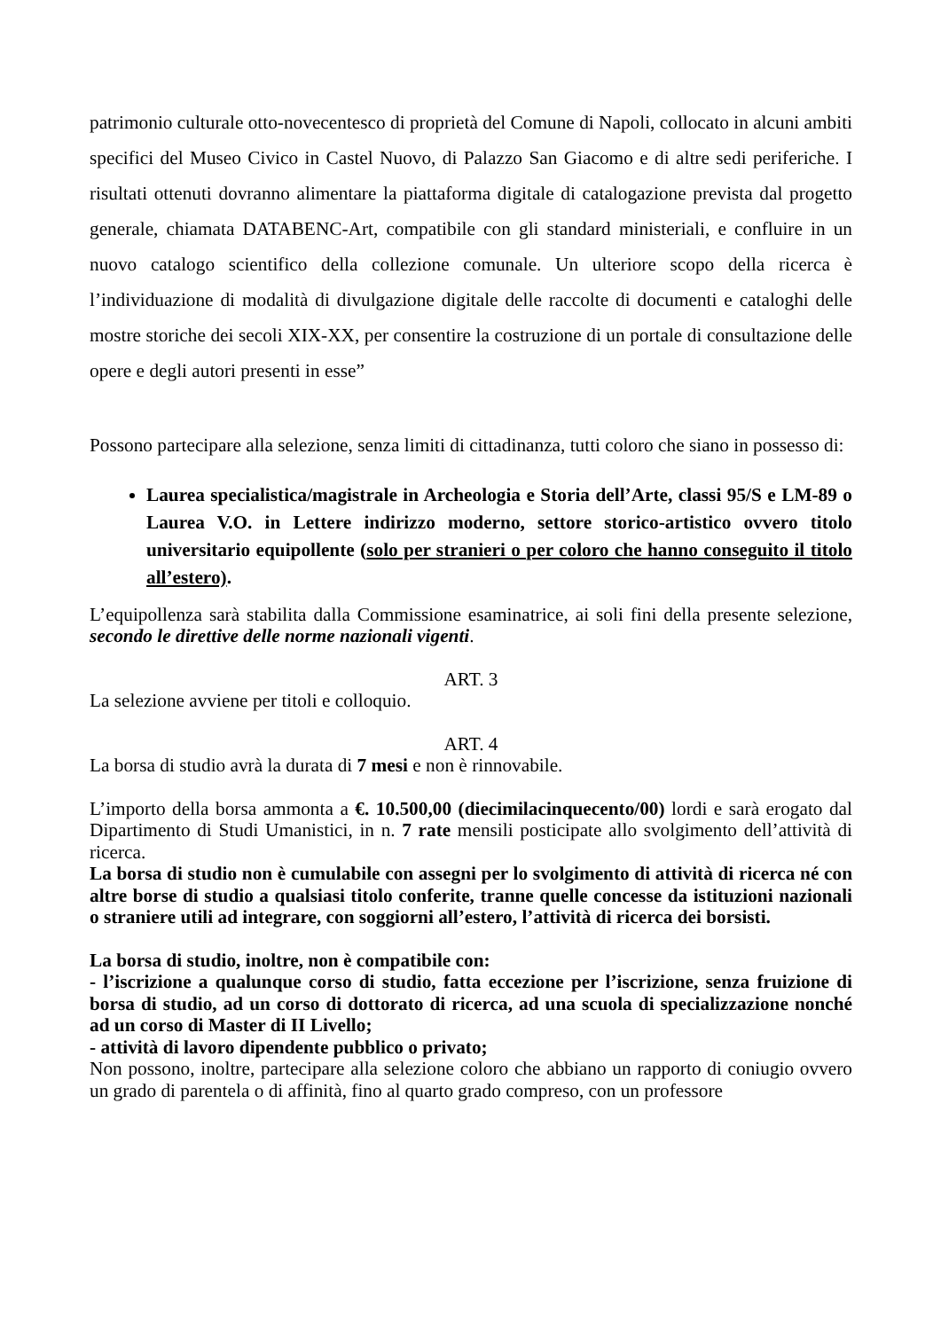patrimonio culturale otto-novecentesco di proprietà del Comune di Napoli, collocato in alcuni ambiti specifici del Museo Civico in Castel Nuovo, di Palazzo San Giacomo e di altre sedi periferiche. I risultati ottenuti dovranno alimentare la piattaforma digitale di catalogazione prevista dal progetto generale, chiamata DATABENC-Art, compatibile con gli standard ministeriali, e confluire in un nuovo catalogo scientifico della collezione comunale. Un ulteriore scopo della ricerca è l’individuazione di modalità di divulgazione digitale delle raccolte di documenti e cataloghi delle mostre storiche dei secoli XIX-XX, per consentire la costruzione di un portale di consultazione delle opere e degli autori presenti in esse”
Possono partecipare alla selezione, senza limiti di cittadinanza, tutti coloro che siano in possesso di:
Laurea specialistica/magistrale in Archeologia e Storia dell’Arte, classi 95/S e LM-89 o Laurea V.O. in Lettere indirizzo moderno, settore storico-artistico ovvero titolo universitario equipollente (solo per stranieri o per coloro che hanno conseguito il titolo all’estero).
L’equipollenza sarà stabilita dalla Commissione esaminatrice, ai soli fini della presente selezione, secondo le direttive delle norme nazionali vigenti.
ART. 3
La selezione avviene per titoli e colloquio.
ART. 4
La borsa di studio avrà la durata di 7 mesi e non è rinnovabile.
L’importo della borsa ammonta a €. 10.500,00 (diecimilacinquecento/00) lordi e sarà erogato dal Dipartimento di Studi Umanistici, in n. 7 rate mensili posticipate allo svolgimento dell’attività di ricerca.
La borsa di studio non è cumulabile con assegni per lo svolgimento di attività di ricerca né con altre borse di studio a qualsiasi titolo conferite, tranne quelle concesse da istituzioni nazionali o straniere utili ad integrare, con soggiorni all’estero, l’attività di ricerca dei borsisti.
La borsa di studio, inoltre, non è compatibile con:
- l’iscrizione a qualunque corso di studio, fatta eccezione per l’iscrizione, senza fruizione di borsa di studio, ad un corso di dottorato di ricerca, ad una scuola di specializzazione nonché ad un corso di Master di II Livello;
- attività di lavoro dipendente pubblico o privato;
Non possono, inoltre, partecipare alla selezione coloro che abbiano un rapporto di coniugio ovvero un grado di parentela o di affinità, fino al quarto grado compreso, con un professore